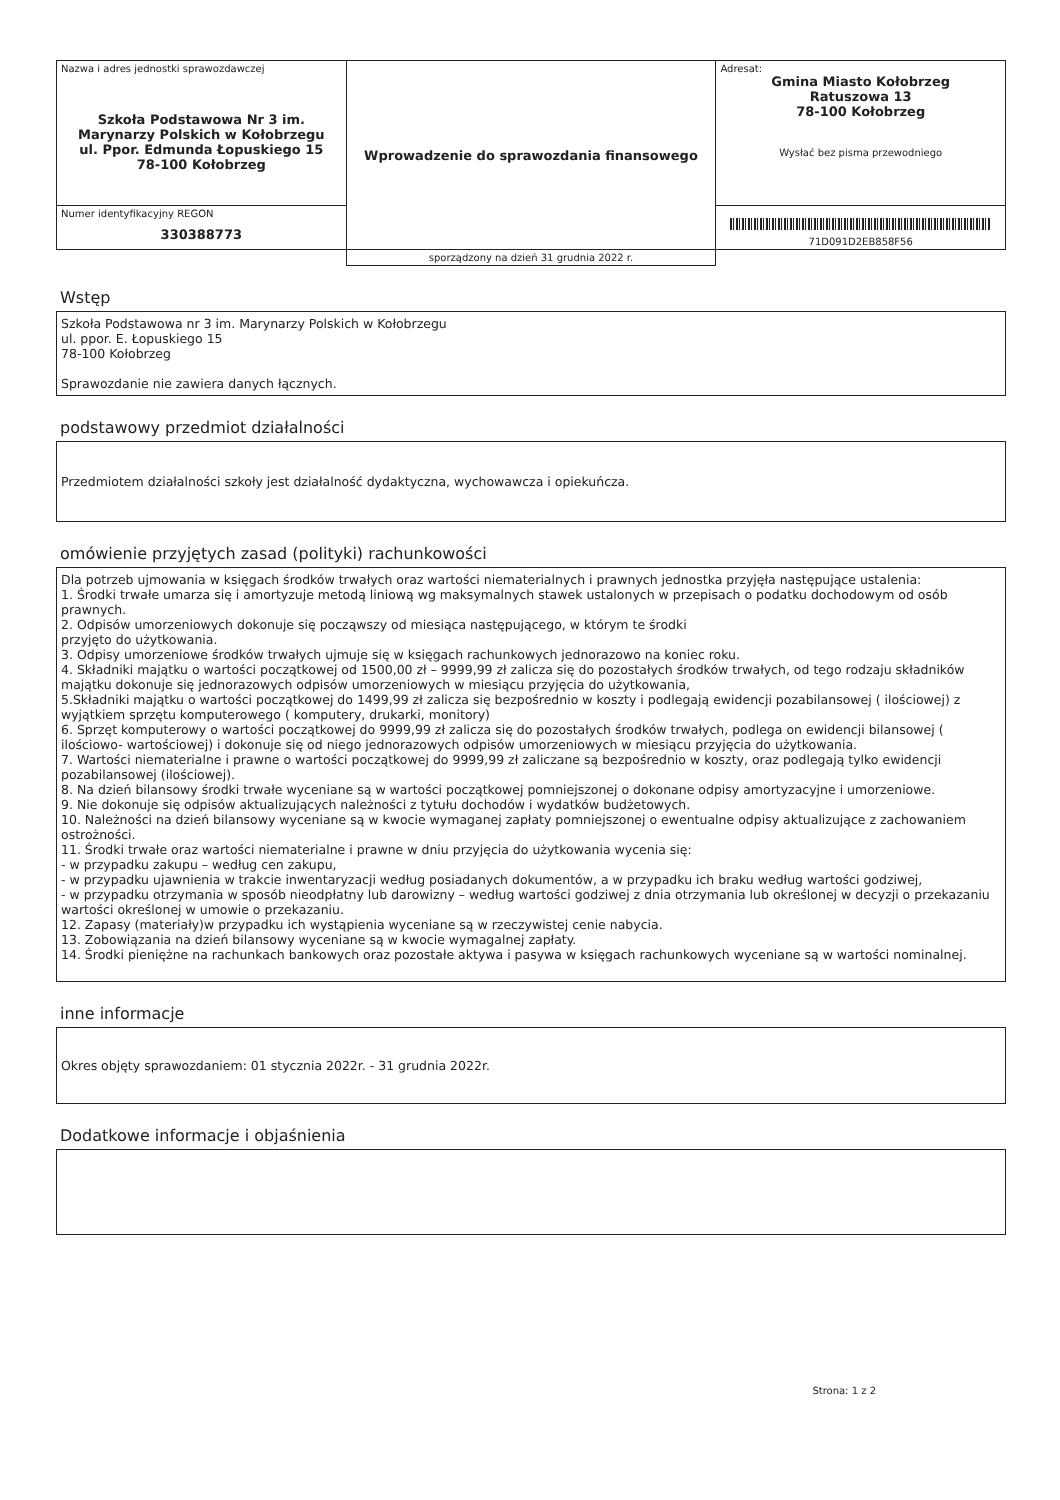| Nazwa i adres jednostki sprawozdawczej Szkoła Podstawowa Nr 3 im. Marynarzy Polskich w Kołobrzegu ul. Ppor. Edmunda Łopuskiego 15 78-100 Kołobrzeg | Wprowadzenie do sprawozdania finansowego | Adresat: Gmina Miasto Kołobrzeg Ratuszowa 13 78-100 Kołobrzeg Wysłać bez pisma przewodniego |
| Numer identyfikacyjny REGON 330388773 | | 71D091D2EB858F56 |
| | sporządzony na dzień 31 grudnia 2022 r. | |
Wstęp
Szkoła Podstawowa nr 3 im. Marynarzy Polskich w Kołobrzegu
ul. ppor. E. Łopuskiego 15
78-100 Kołobrzeg
Sprawozdanie nie zawiera danych łącznych.
podstawowy przedmiot działalności
Przedmiotem działalności szkoły jest działalność dydaktyczna, wychowawcza i opiekuńcza.
omówienie przyjętych zasad (polityki) rachunkowości
Dla potrzeb ujmowania w księgach środków trwałych oraz wartości niematerialnych i prawnych jednostka przyjęła następujące ustalenia:
1. Środki trwałe umarza się i amortyzuje metodą liniową wg maksymalnych stawek ustalonych w przepisach o podatku dochodowym od osób prawnych.
2. Odpisów umorzeniowych dokonuje się począwszy od miesiąca następującego, w którym te środki
przyjęto do użytkowania.
3. Odpisy umorzeniowe środków trwałych ujmuje się w księgach rachunkowych jednorazowo na koniec roku.
4. Składniki majątku o wartości początkowej od 1500,00 zł – 9999,99 zł zalicza się do pozostałych środków trwałych, od tego rodzaju składników majątku dokonuje się jednorazowych odpisów umorzeniowych w miesiącu przyjęcia do użytkowania,
5.Składniki majątku o wartości początkowej do 1499,99 zł zalicza się bezpośrednio w koszty i podlegają ewidencji pozabilansowej ( ilościowej) z wyjątkiem sprzętu komputerowego ( komputery, drukarki, monitory)
6. Sprzęt komputerowy o wartości początkowej do 9999,99 zł zalicza się do pozostałych środków trwałych, podlega on ewidencji bilansowej ( ilościowo- wartościowej) i dokonuje się od niego jednorazowych odpisów umorzeniowych w miesiącu przyjęcia do użytkowania.
7. Wartości niematerialne i prawne o wartości początkowej do 9999,99 zł zaliczane są bezpośrednio w koszty, oraz podlegają tylko ewidencji pozabilansowej (ilościowej).
8. Na dzień bilansowy środki trwałe wyceniane są w wartości początkowej pomniejszonej o dokonane odpisy amortyzacyjne i umorzeniowe.
9. Nie dokonuje się odpisów aktualizujących należności z tytułu dochodów i wydatków budżetowych.
10. Należności na dzień bilansowy wyceniane są w kwocie wymaganej zapłaty pomniejszonej o ewentualne odpisy aktualizujące z zachowaniem ostrożności.
11. Środki trwałe oraz wartości niematerialne i prawne w dniu przyjęcia do użytkowania wycenia się:
- w przypadku zakupu – według cen zakupu,
- w przypadku ujawnienia w trakcie inwentaryzacji według posiadanych dokumentów, a w przypadku ich braku według wartości godziwej,
- w przypadku otrzymania w sposób nieodpłatny lub darowizny – według wartości godziwej z dnia otrzymania lub określonej w decyzji o przekazaniu wartości określonej w umowie o przekazaniu.
12. Zapasy (materiały)w przypadku ich wystąpienia wyceniane są w rzeczywistej cenie nabycia.
13. Zobowiązania na dzień bilansowy wyceniane są w kwocie wymagalnej zapłaty.
14. Środki pieniężne na rachunkach bankowych oraz pozostałe aktywa i pasywa w księgach rachunkowych wyceniane są w wartości nominalnej.
inne informacje
Okres objęty sprawozdaniem: 01 stycznia 2022r. - 31 grudnia 2022r.
Dodatkowe informacje i objaśnienia
Strona: 1 z 2